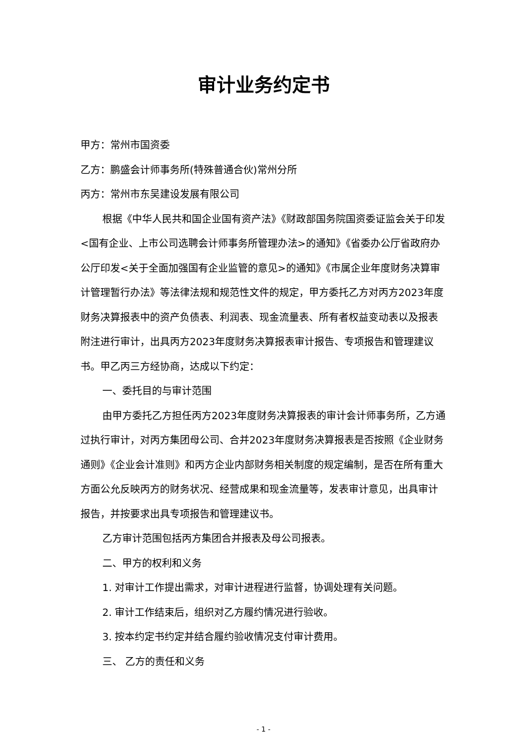审计业务约定书
甲方：常州市国资委
乙方：鹏盛会计师事务所(特殊普通合伙)常州分所
丙方：常州市东吴建设发展有限公司
根据《中华人民共和国企业国有资产法》《财政部国务院国资委证监会关于印发<国有企业、上市公司选聘会计师事务所管理办法>的通知》《省委办公厅省政府办公厅印发<关于全面加强国有企业监管的意见>的通知》《市属企业年度财务决算审计管理暂行办法》等法律法规和规范性文件的规定，甲方委托乙方对丙方2023年度财务决算报表中的资产负债表、利润表、现金流量表、所有者权益变动表以及报表附注进行审计，出具丙方2023年度财务决算报表审计报告、专项报告和管理建议书。甲乙丙三方经协商，达成以下约定：
一、委托目的与审计范围
由甲方委托乙方担任丙方2023年度财务决算报表的审计会计师事务所，乙方通过执行审计，对丙方集团母公司、合并2023年度财务决算报表是否按照《企业财务通则》《企业会计准则》和丙方企业内部财务相关制度的规定编制，是否在所有重大方面公允反映丙方的财务状况、经营成果和现金流量等，发表审计意见，出具审计报告，并按要求出具专项报告和管理建议书。
乙方审计范围包括丙方集团合并报表及母公司报表。
二、甲方的权利和义务
1. 对审计工作提出需求，对审计进程进行监督，协调处理有关问题。
2. 审计工作结束后，组织对乙方履约情况进行验收。
3. 按本约定书约定并结合履约验收情况支付审计费用。
三、 乙方的责任和义务
- 1 -